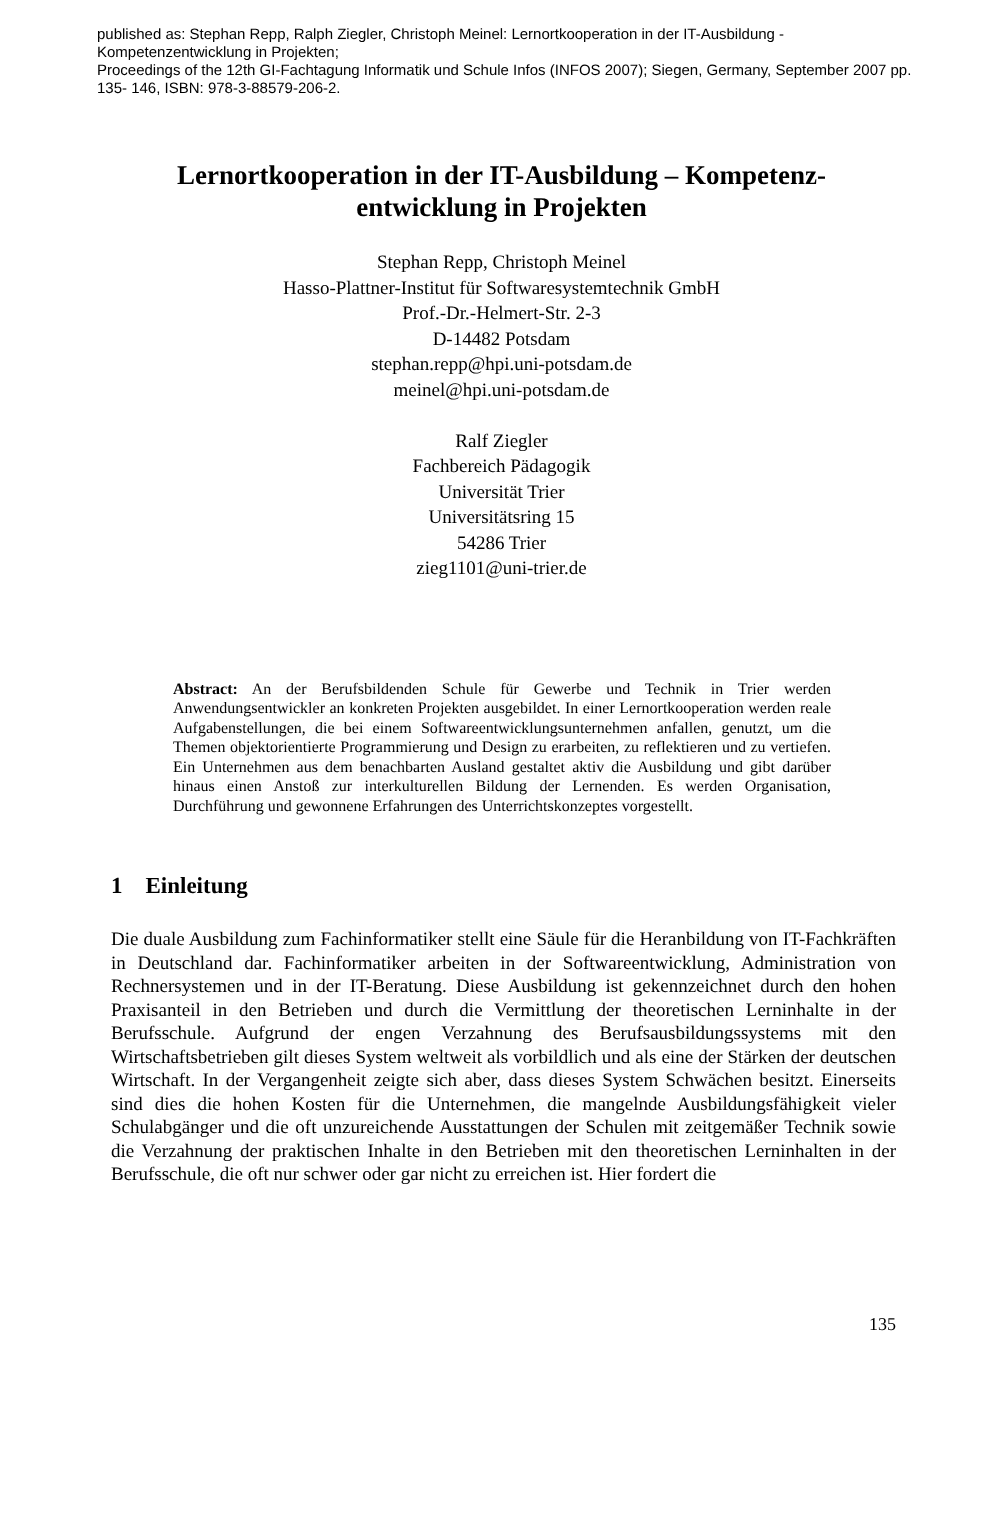published as: Stephan Repp, Ralph Ziegler, Christoph Meinel: Lernortkooperation in der IT-Ausbildung - Kompetenzentwicklung in Projekten;
Proceedings of the 12th GI-Fachtagung Informatik und Schule Infos (INFOS 2007); Siegen, Germany, September 2007 pp. 135- 146, ISBN: 978-3-88579-206-2.
Lernortkooperation in der IT-Ausbildung – Kompetenz-entwicklung in Projekten
Stephan Repp, Christoph Meinel
Hasso-Plattner-Institut für Softwaresystemtechnik GmbH
Prof.-Dr.-Helmert-Str. 2-3
D-14482 Potsdam
stephan.repp@hpi.uni-potsdam.de
meinel@hpi.uni-potsdam.de
Ralf Ziegler
Fachbereich Pädagogik
Universität Trier
Universitätsring 15
54286 Trier
zieg1101@uni-trier.de
Abstract: An der Berufsbildenden Schule für Gewerbe und Technik in Trier werden Anwendungsentwickler an konkreten Projekten ausgebildet. In einer Lernortkooperation werden reale Aufgabenstellungen, die bei einem Softwareentwicklungsunternehmen anfallen, genutzt, um die Themen objektorientierte Programmierung und Design zu erarbeiten, zu reflektieren und zu vertiefen. Ein Unternehmen aus dem benachbarten Ausland gestaltet aktiv die Ausbildung und gibt darüber hinaus einen Anstoß zur interkulturellen Bildung der Lernenden. Es werden Organisation, Durchführung und gewonnene Erfahrungen des Unterrichtskonzeptes vorgestellt.
1 Einleitung
Die duale Ausbildung zum Fachinformatiker stellt eine Säule für die Heranbildung von IT-Fachkräften in Deutschland dar. Fachinformatiker arbeiten in der Softwareentwicklung, Administration von Rechnersystemen und in der IT-Beratung. Diese Ausbildung ist gekennzeichnet durch den hohen Praxisanteil in den Betrieben und durch die Vermittlung der theoretischen Lerninhalte in der Berufsschule. Aufgrund der engen Verzahnung des Berufsausbildungssystems mit den Wirtschaftsbetrieben gilt dieses System weltweit als vorbildlich und als eine der Stärken der deutschen Wirtschaft. In der Vergangenheit zeigte sich aber, dass dieses System Schwächen besitzt. Einerseits sind dies die hohen Kosten für die Unternehmen, die mangelnde Ausbildungsfähigkeit vieler Schulabgänger und die oft unzureichende Ausstattungen der Schulen mit zeitgemäßer Technik sowie die Verzahnung der praktischen Inhalte in den Betrieben mit den theoretischen Lerninhalten in der Berufsschule, die oft nur schwer oder gar nicht zu erreichen ist. Hier fordert die
135